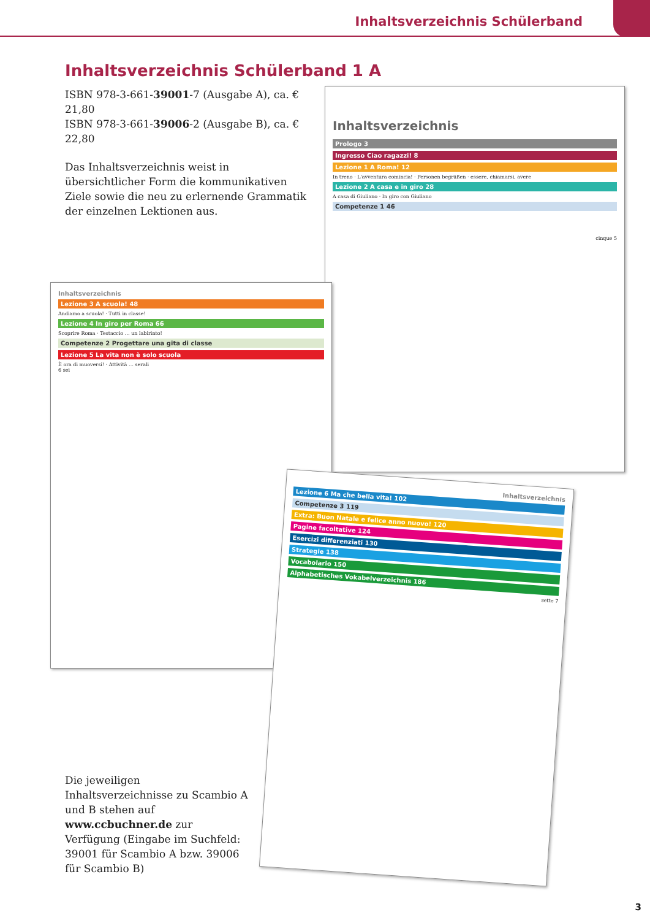Inhaltsverzeichnis Schülerband
Inhaltsverzeichnis Schülerband 1 A
ISBN 978-3-661-39001-7 (Ausgabe A), ca. € 21,80
ISBN 978-3-661-39006-2 (Ausgabe B), ca. € 22,80
Das Inhaltsverzeichnis weist in übersichtlicher Form die kommunikativen Ziele sowie die neu zu erlernende Grammatik der einzelnen Lektionen aus.
Inhaltsverzeichnis
Prologo 3
Ingresso Ciao ragazzi! 8
Lezione 1 A Roma! 12
In treno · L'avventura comincia! · Personen begrüßen · essere, chiamarsi, avere
Lezione 2 A casa e in giro 28
A casa di Giuliano · In giro con Giuliano
Competenze 1 46
cinque 5
Inhaltsverzeichnis
Lezione 3 A scuola! 48
Andiamo a scuola! · Tutti in classe!
Lezione 4 In giro per Roma 66
Scoprire Roma · Testaccio … un labirinto!
Competenze 2 Progettare una gita di classe
Lezione 5 La vita non è solo scuola
È ora di muoversi! · Attività … serali
6 sei
Inhaltsverzeichnis
Lezione 6 Ma che bella vita! 102
Competenze 3 119
Extra: Buon Natale e felice anno nuovo! 120
Pagine facoltative 124
Esercizi differenziati 130
Strategie 138
Vocabolario 150
Alphabetisches Vokabelverzeichnis 186
sette 7
Die jeweiligen Inhaltsverzeichnisse zu Scambio A und B stehen auf www.ccbuchner.de zur Verfügung (Eingabe im Suchfeld: 39001 für Scambio A bzw. 39006 für Scambio B)
3